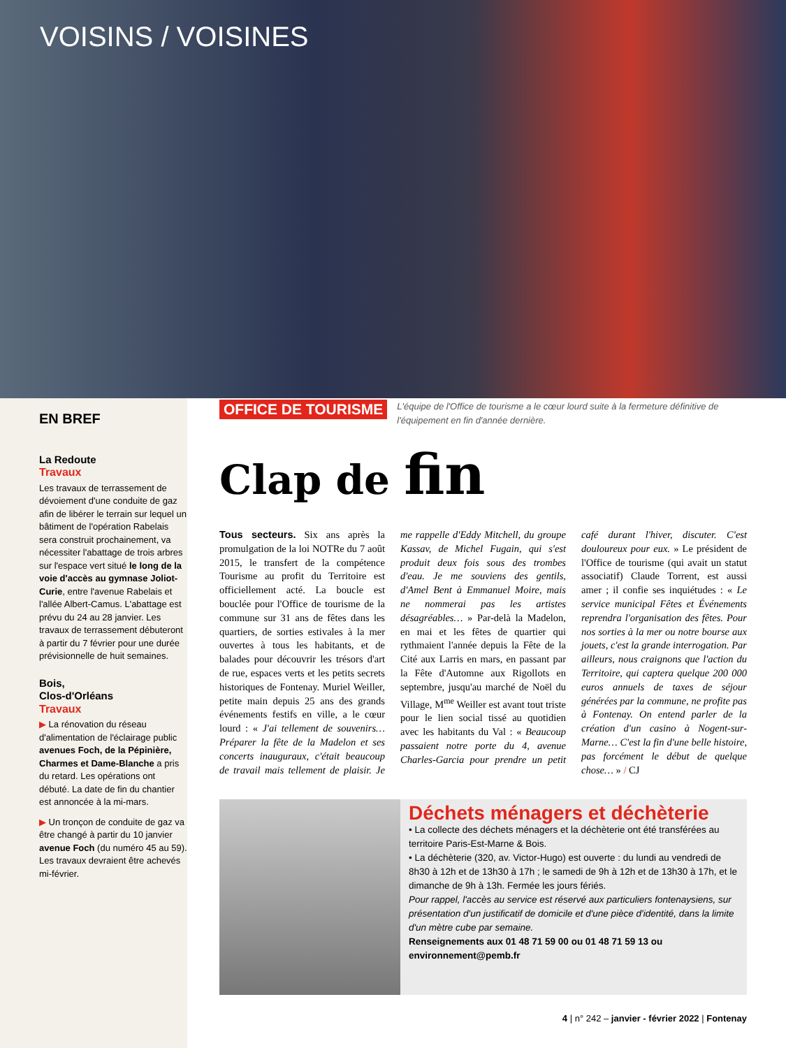VOISINS / VOISINES
EN BREF
La Redoute
Travaux
Les travaux de terrassement de dévoiement d'une conduite de gaz afin de libérer le terrain sur lequel un bâtiment de l'opération Rabelais sera construit prochainement, va nécessiter l'abattage de trois arbres sur l'espace vert situé le long de la voie d'accès au gymnase Joliot-Curie, entre l'avenue Rabelais et l'allée Albert-Camus. L'abattage est prévu du 24 au 28 janvier. Les travaux de terrassement débuteront à partir du 7 février pour une durée prévisionnelle de huit semaines.
Bois,
Clos-d'Orléans
Travaux
▶ La rénovation du réseau d'alimentation de l'éclairage public avenues Foch, de la Pépinière, Charmes et Dame-Blanche a pris du retard. Les opérations ont débuté. La date de fin du chantier est annoncée à la mi-mars.
▶ Un tronçon de conduite de gaz va être changé à partir du 10 janvier avenue Foch (du numéro 45 au 59). Les travaux devraient être achevés mi-février.
OFFICE DE TOURISME L'équipe de l'Office de tourisme a le cœur lourd suite à la fermeture définitive de l'équipement en fin d'année dernière.
Clap de fin
Tous secteurs. Six ans après la promulgation de la loi NOTRe du 7 août 2015, le transfert de la compétence Tourisme au profit du Territoire est officiellement acté. La boucle est bouclée pour l'Office de tourisme de la commune sur 31 ans de fêtes dans les quartiers, de sorties estivales à la mer ouvertes à tous les habitants, et de balades pour découvrir les trésors d'art de rue, espaces verts et les petits secrets historiques de Fontenay. Muriel Weiller, petite main depuis 25 ans des grands événements festifs en ville, a le cœur lourd : « J'ai tellement de souvenirs… Préparer la fête de la Madelon et ses concerts inauguraux, c'était beaucoup de travail mais tellement de plaisir. Je me rappelle d'Eddy Mitchell, du groupe Kassav, de Michel Fugain, qui s'est produit deux fois sous des trombes d'eau. Je me souviens des gentils, d'Amel Bent à Emmanuel Moire, mais ne nommerai pas les artistes désagréables… » Par-delà la Madelon, en mai et les fêtes de quartier qui rythmaient l'année depuis la Fête de la Cité aux Larris en mars, en passant par la Fête d'Automne aux Rigollots en septembre, jusqu'au marché de Noël du Village, M<sup>me</sup> Weiller est avant tout triste pour le lien social tissé au quotidien avec les habitants du Val : « Beaucoup passaient notre porte du 4, avenue Charles-Garcia pour prendre un petit café durant l'hiver, discuter. C'est douloureux pour eux. » Le président de l'Office de tourisme (qui avait un statut associatif) Claude Torrent, est aussi amer ; il confie ses inquiétudes : « Le service municipal Fêtes et Événements reprendra l'organisation des fêtes. Pour nos sorties à la mer ou notre bourse aux jouets, c'est la grande interrogation. Par ailleurs, nous craignons que l'action du Territoire, qui captera quelque 200 000 euros annuels de taxes de séjour générées par la commune, ne profite pas à Fontenay. On entend parler de la création d'un casino à Nogent-sur-Marne… C'est la fin d'une belle histoire, pas forcément le début de quelque chose… » / CJ
Déchets ménagers et déchèterie
• La collecte des déchets ménagers et la déchèterie ont été transférées au territoire Paris-Est-Marne & Bois.
• La déchèterie (320, av. Victor-Hugo) est ouverte : du lundi au vendredi de 8h30 à 12h et de 13h30 à 17h ; le samedi de 9h à 12h et de 13h30 à 17h, et le dimanche de 9h à 13h. Fermée les jours fériés.
Pour rappel, l'accès au service est réservé aux particuliers fontenaysiens, sur présentation d'un justificatif de domicile et d'une pièce d'identité, dans la limite d'un mètre cube par semaine.
Renseignements aux 01 48 71 59 00 ou 01 48 71 59 13 ou environnement@pemb.fr
4 | n° 242 – janvier - février 2022 | Fontenay